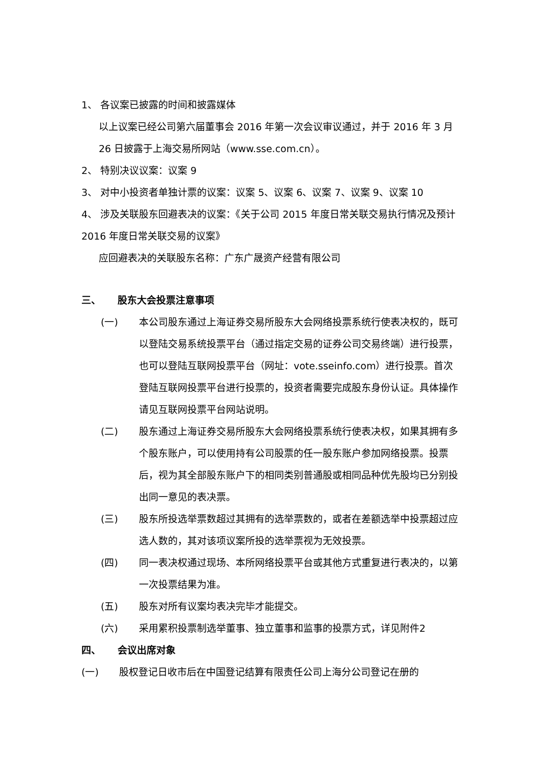1、 各议案已披露的时间和披露媒体
以上议案已经公司第六届董事会 2016 年第一次会议审议通过，并于 2016 年 3 月 26 日披露于上海交易所网站（www.sse.com.cn）。
2、 特别决议议案：议案 9
3、 对中小投资者单独计票的议案：议案 5、议案 6、议案 7、议案 9、议案 10
4、 涉及关联股东回避表决的议案：《关于公司 2015 年度日常关联交易执行情况及预计 2016 年度日常关联交易的议案》
应回避表决的关联股东名称：广东广晟资产经营有限公司
三、 股东大会投票注意事项
(一) 本公司股东通过上海证券交易所股东大会网络投票系统行使表决权的，既可以登陆交易系统投票平台（通过指定交易的证券公司交易终端）进行投票，也可以登陆互联网投票平台（网址：vote.sseinfo.com）进行投票。首次登陆互联网投票平台进行投票的，投资者需要完成股东身份认证。具体操作请见互联网投票平台网站说明。
(二) 股东通过上海证券交易所股东大会网络投票系统行使表决权，如果其拥有多个股东账户，可以使用持有公司股票的任一股东账户参加网络投票。投票后，视为其全部股东账户下的相同类别普通股或相同品种优先股均已分别投出同一意见的表决票。
(三) 股东所投选举票数超过其拥有的选举票数的，或者在差额选举中投票超过应选人数的，其对该项议案所投的选举票视为无效投票。
(四) 同一表决权通过现场、本所网络投票平台或其他方式重复进行表决的，以第一次投票结果为准。
(五) 股东对所有议案均表决完毕才能提交。
(六) 采用累积投票制选举董事、独立董事和监事的投票方式，详见附件2
四、 会议出席对象
(一) 股权登记日收市后在中国登记结算有限责任公司上海分公司登记在册的